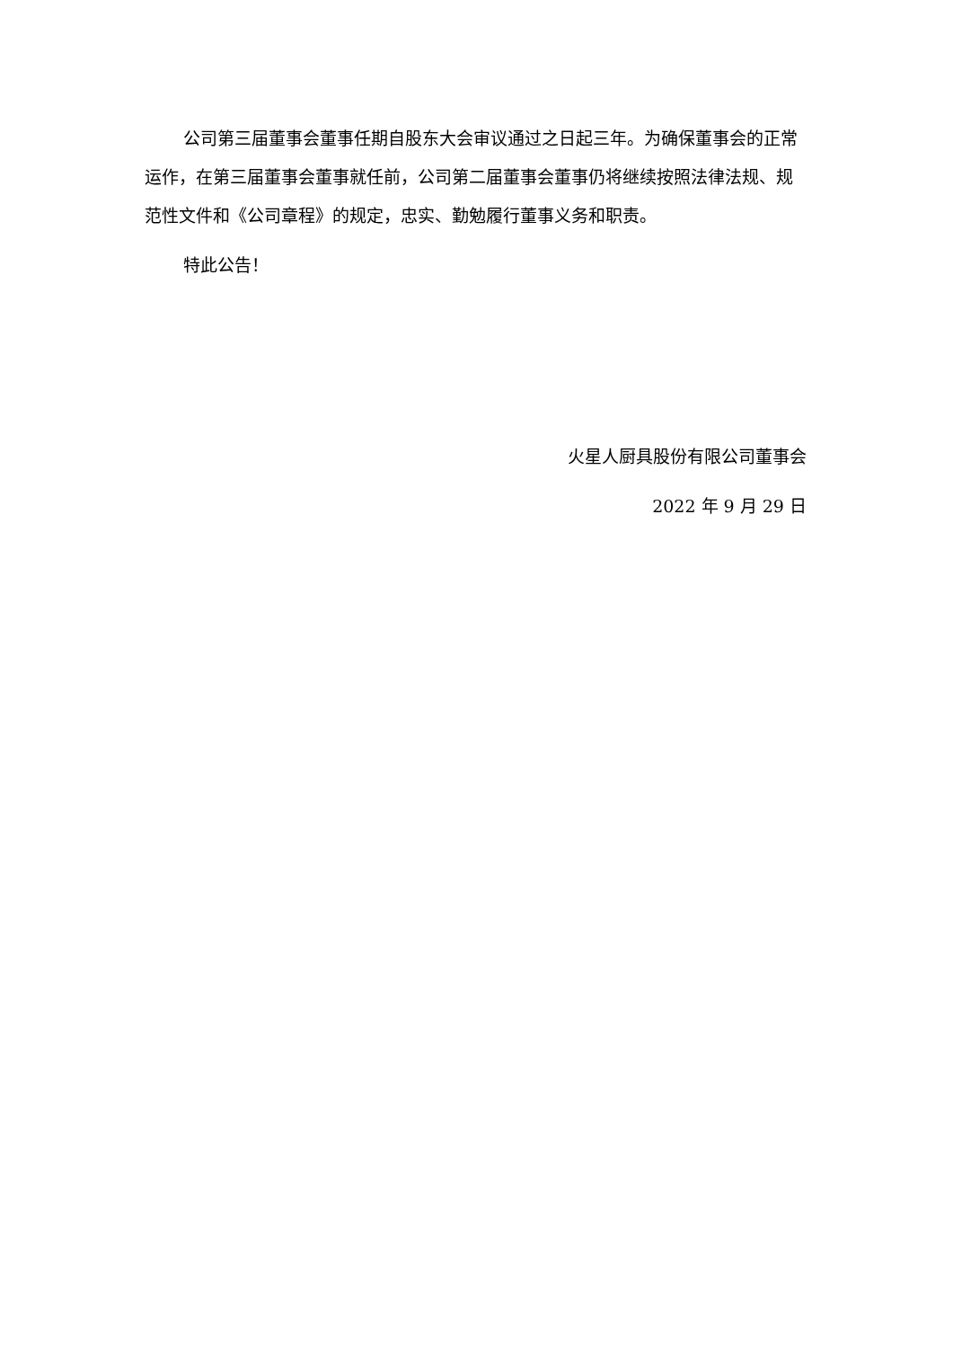公司第三届董事会董事任期自股东大会审议通过之日起三年。为确保董事会的正常运作，在第三届董事会董事就任前，公司第二届董事会董事仍将继续按照法律法规、规范性文件和《公司章程》的规定，忠实、勤勉履行董事义务和职责。
特此公告！
火星人厨具股份有限公司董事会
2022 年 9 月 29 日